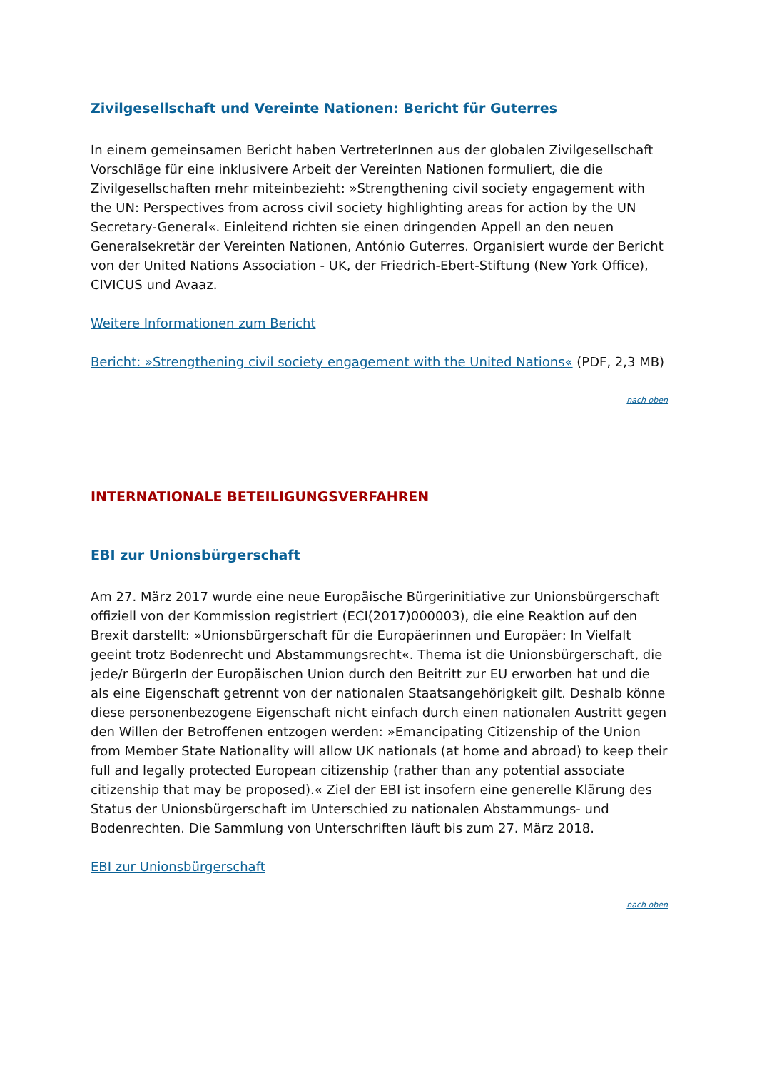Zivilgesellschaft und Vereinte Nationen: Bericht für Guterres
In einem gemeinsamen Bericht haben VertreterInnen aus der globalen Zivilgesellschaft Vorschläge für eine inklusivere Arbeit der Vereinten Nationen formuliert, die die Zivilgesellschaften mehr miteinbezieht: »Strengthening civil society engagement with the UN: Perspectives from across civil society highlighting areas for action by the UN Secretary-General«. Einleitend richten sie einen dringenden Appell an den neuen Generalsekretär der Vereinten Nationen, António Guterres. Organisiert wurde der Bericht von der United Nations Association - UK, der Friedrich-Ebert-Stiftung (New York Office), CIVICUS und Avaaz.
Weitere Informationen zum Bericht
Bericht: »Strengthening civil society engagement with the United Nations« (PDF, 2,3 MB)
nach oben
INTERNATIONALE BETEILIGUNGSVERFAHREN
EBI zur Unionsbürgerschaft
Am 27. März 2017 wurde eine neue Europäische Bürgerinitiative zur Unionsbürgerschaft offiziell von der Kommission registriert (ECI(2017)000003), die eine Reaktion auf den Brexit darstellt: »Unionsbürgerschaft für die Europäerinnen und Europäer: In Vielfalt geeint trotz Bodenrecht und Abstammungsrecht«. Thema ist die Unionsbürgerschaft, die jede/r BürgerIn der Europäischen Union durch den Beitritt zur EU erworben hat und die als eine Eigenschaft getrennt von der nationalen Staatsangehörigkeit gilt. Deshalb könne diese personenbezogene Eigenschaft nicht einfach durch einen nationalen Austritt gegen den Willen der Betroffenen entzogen werden: »Emancipating Citizenship of the Union from Member State Nationality will allow UK nationals (at home and abroad) to keep their full and legally protected European citizenship (rather than any potential associate citizenship that may be proposed).« Ziel der EBI ist insofern eine generelle Klärung des Status der Unionsbürgerschaft im Unterschied zu nationalen Abstammungs- und Bodenrechten. Die Sammlung von Unterschriften läuft bis zum 27. März 2018.
EBI zur Unionsbürgerschaft
nach oben